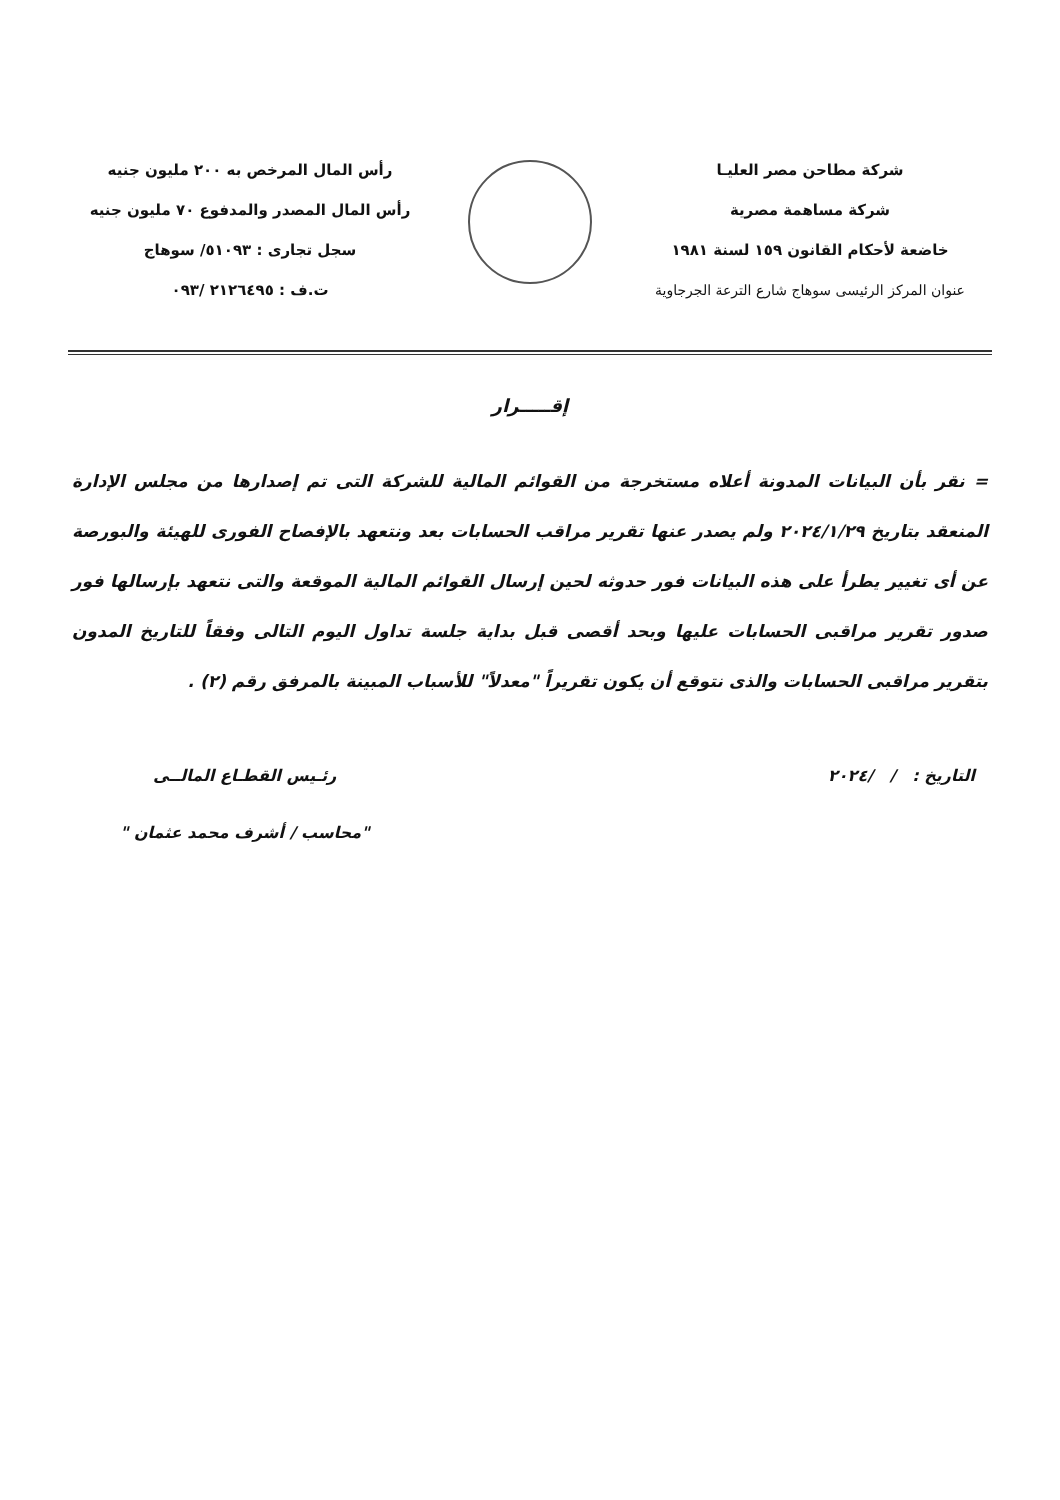شركة مطاحن مصر العليـا
شركة مساهمة مصرية
خاضعة لأحكام القانون ١٥٩ لسنة ١٩٨١
عنوان المركز الرئيسى سوهاج شارع الترعة الجرجاوية
رأس المال المرخص به ٢٠٠ مليون جنيه
رأس المال المصدر والمدفوع ٧٠ مليون جنيه
سجل تجارى : ٥١٠٩٣/ سوهاج
ت.ف : ٢١٢٦٤٩٥ /٠٩٣
إقـــــرار
= نقر بأن البيانات المدونة أعلاه مستخرجة من القوائم المالية للشركة التى تم إصدارها من مجلس الإدارة المنعقد بتاريخ ٢٠٢٤/١/٢٩ ولم يصدر عنها تقرير مراقب الحسابات بعد ونتعهد بالإفصاح الفورى للهيئة والبورصة عن أى تغيير يطرأ على هذه البيانات فور حدوثه لحين إرسال القوائم المالية الموقعة والتى نتعهد بإرسالها فور صدور تقرير مراقبى الحسابات عليها وبحد أقصى قبل بداية جلسة تداول اليوم التالى وفقاً للتاريخ المدون بتقرير مراقبى الحسابات والذى نتوقع أن يكون تقريراً "معدلاً" للأسباب المبينة بالمرفق رقم (٢) .
التاريخ : / /٢٠٢٤ رئـيس القطـاع المالــى
"محاسب / أشرف محمد عثمان "